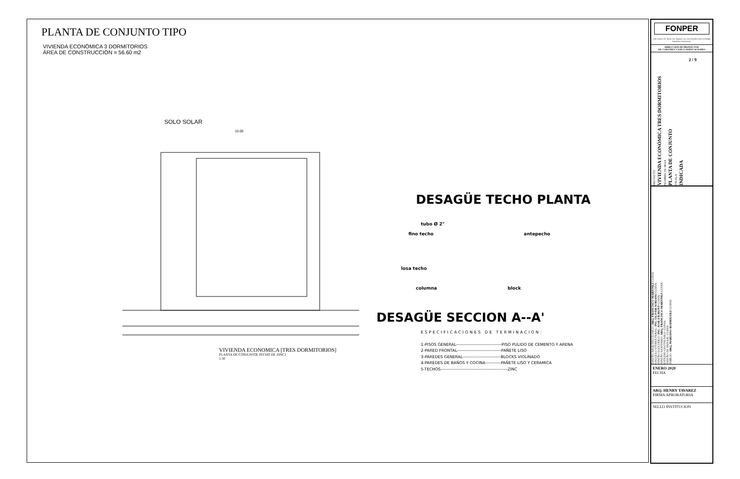PLANTA DE CONJUNTO TIPO
VIVIENDA ECONÓMICA 3 DORMITORIOS
ÁREA DE CONSTRUCCIÓN = 56.60 m2
SOLO SOLAR
10.00
VIVIENDA ECONOMICA [TRES DORMITORIOS]
PLANTA DE CONJUNTO[ TECHO DE ZINC]
1:50
DESAGÜE TECHO PLANTA
tubo Ø 2"
fino techo antepecho
losa techo
columna block
DESAGÜE SECCION A--A'
ESPECIFICACIONES DE TERMINACION:
1-PISOS GENERAL--------------------------------PISO PULIDO DE CEMENTO Y ARENA
2-PARED FRONTAL-------------------------------PAÑETE LISO
3-PAREDES GENERAL---------------------------BLOCKS VIOLINADO
4-PAREDES DE BAÑOS Y COCINA-----------PAÑETE LISO Y CERAMICA
5-TECHOS-----------------------------------------------ZINC
FONPER
calle Gustavo M. Ricart esq. Agustin Lara, Ens Serralles Santo Domingo, Republica Dominicana.
DIRECCION DE PROYECTOS
DE CONSTRUCCION Y EDIFICACIONES
PROYECTO
VIVIENDA ECONÓMICA TRES DORMITORIOS
NOMBRE DE HOJA
PLANTA DE CONJUNTO
ESCALA
INDICADA
2 / 9
DISEÑO ARQUITECTONICO: ARQ. FRANCISCO MARTINEZ CODIA:
CALCULO ESTRUCTURAL: ING. OLIVER SORIANO CODIA:
DISEÑO ELECTRICO: ING. JOSE FILMONT CODIA:
DISEÑO SANITARIO: ARQ. FRANCISCO MARTINEZ CODIA:
ESTUDIO GEOTECNICO: CODIA:
DISEÑO DE PAISAJE: CODIA:
DIBUJO: ARQ. MARIANO RODRIGUEZ CODIA:
ENERO 2020
FECHA
ARQ. HENRY TAVAREZ
FIRMA APROBATORIA
SELLO INSTITUCION